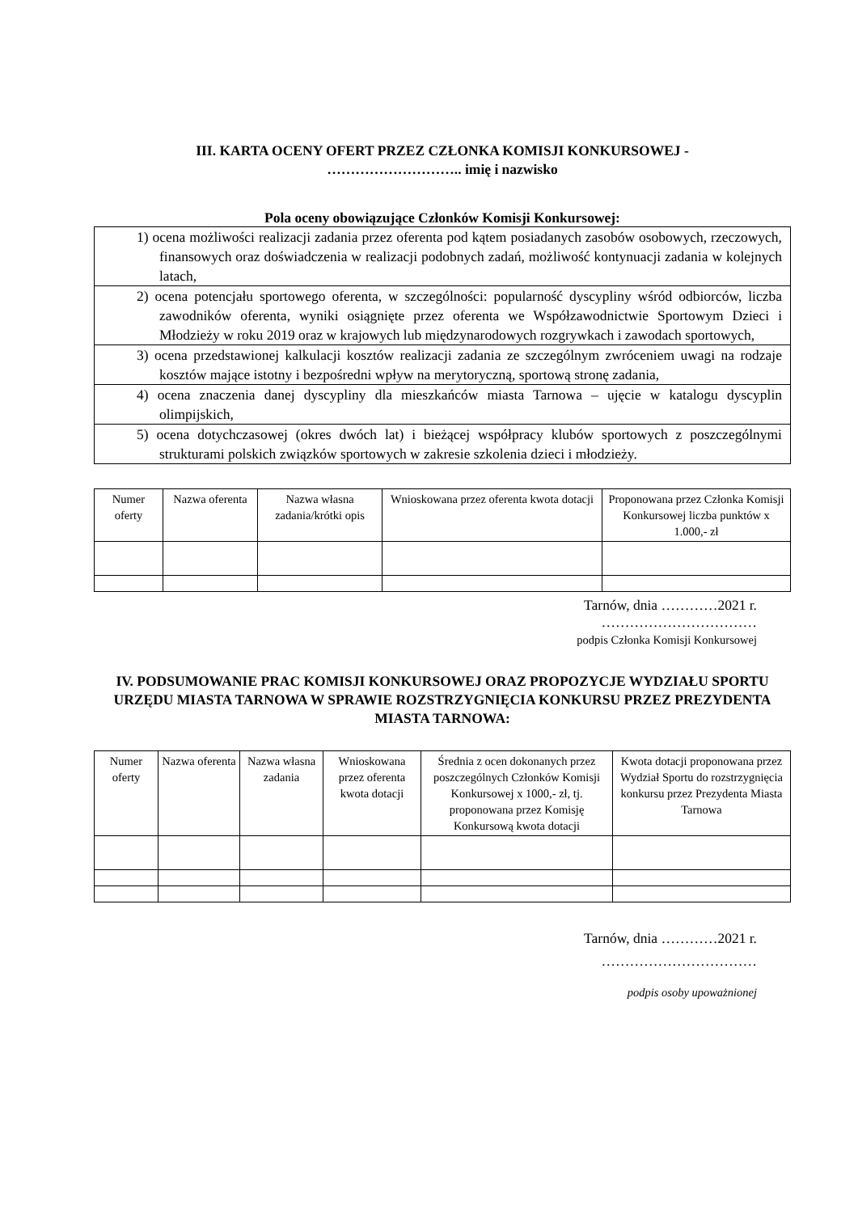III. KARTA OCENY OFERT PRZEZ CZŁONKA KOMISJI KONKURSOWEJ -
……………………….. imię i nazwisko
Pola oceny obowiązujące Członków Komisji Konkursowej:
| 1) ocena możliwości realizacji zadania przez oferenta pod kątem posiadanych zasobów osobowych, rzeczowych, finansowych oraz doświadczenia w realizacji podobnych zadań, możliwość kontynuacji zadania w kolejnych latach, |
| 2) ocena potencjału sportowego oferenta, w szczególności: popularność dyscypliny wśród odbiorców, liczba zawodników oferenta, wyniki osiągnięte przez oferenta we Współzawodnictwie Sportowym Dzieci i Młodzieży w roku 2019 oraz w krajowych lub międzynarodowych rozgrywkach i zawodach sportowych, |
| 3) ocena przedstawionej kalkulacji kosztów realizacji zadania ze szczególnym zwróceniem uwagi na rodzaje kosztów mające istotny i bezpośredni wpływ na merytoryczną, sportową stronę zadania, |
| 4) ocena znaczenia danej dyscypliny dla mieszkańców miasta Tarnowa – ujęcie w katalogu dyscyplin olimpijskich, |
| 5) ocena dotychczasowej (okres dwóch lat) i bieżącej współpracy klubów sportowych z poszczególnymi strukturami polskich związków sportowych w zakresie szkolenia dzieci i młodzieży. |
| Numer oferty | Nazwa oferenta | Nazwa własna zadania/krótki opis | Wnioskowana przez oferenta kwota dotacji | Proponowana przez Członka Komisji Konkursowej liczba punktów x 1.000,- zł |
| --- | --- | --- | --- | --- |
Tarnów, dnia …………2021 r.
……………………………
podpis Członka Komisji Konkursowej
IV. PODSUMOWANIE PRAC KOMISJI KONKURSOWEJ ORAZ PROPOZYCJE WYDZIAŁU SPORTU URZĘDU MIASTA TARNOWA W SPRAWIE ROZSTRZYGNIĘCIA KONKURSU PRZEZ PREZYDENTA MIASTA TARNOWA:
| Numer oferty | Nazwa oferenta | Nazwa własna zadania | Wnioskowana przez oferenta kwota dotacji | Średnia z ocen dokonanych przez poszczególnych Członków Komisji Konkursowej x 1000,- zł, tj. proponowana przez Komisję Konkursową kwota dotacji | Kwota dotacji proponowana przez Wydział Sportu do rozstrzygnięcia konkursu przez Prezydenta Miasta Tarnowa |
| --- | --- | --- | --- | --- | --- |
Tarnów, dnia …………2021 r.
……………………………
podpis osoby upoważnionej